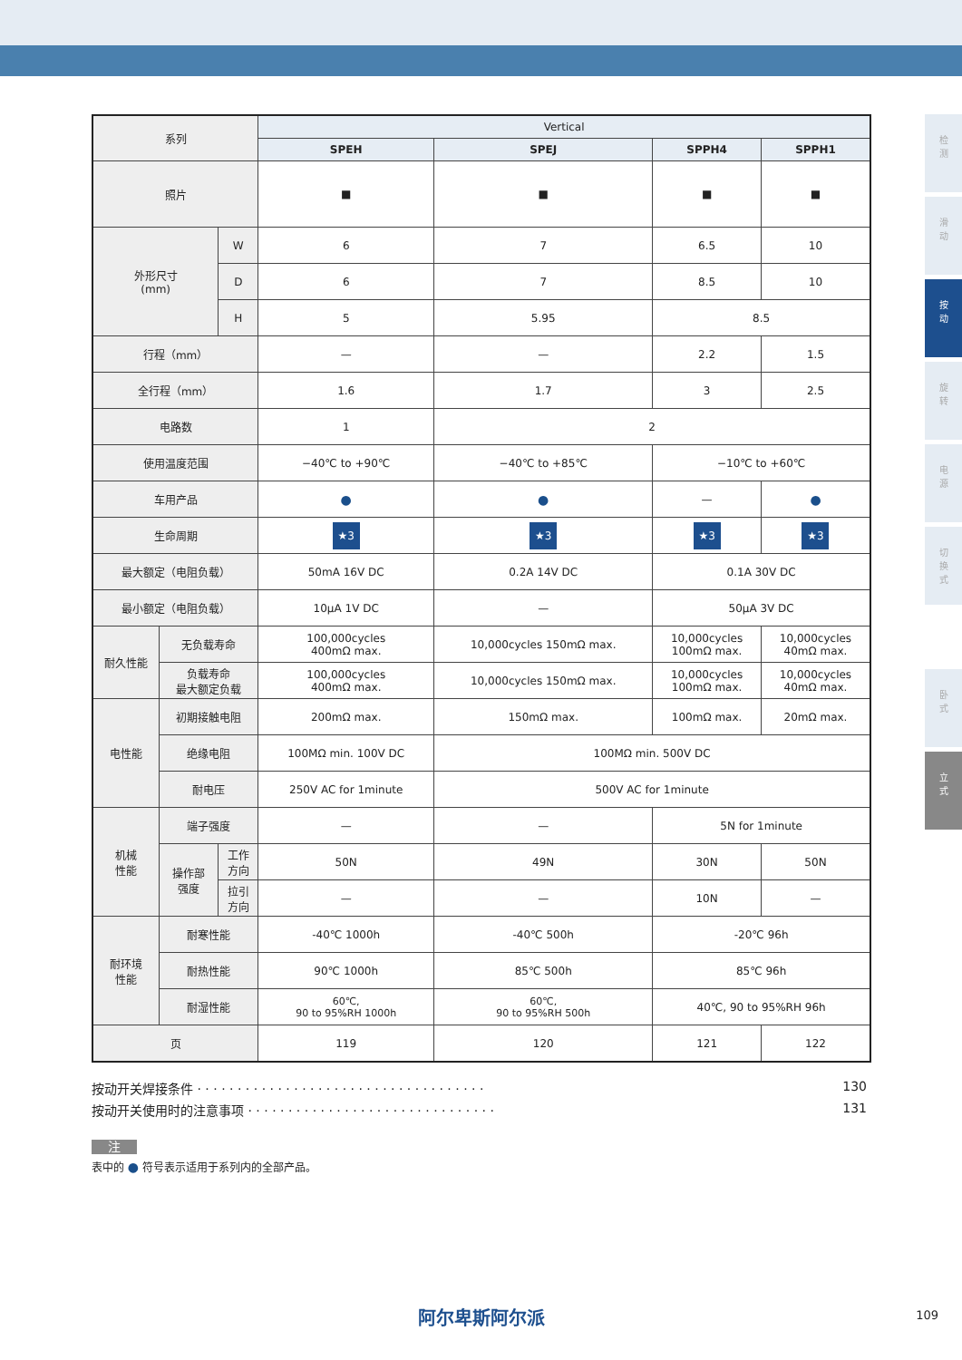检
测
滑
动
按
动
旋
转
电
源
切
换
式
卧
式
立
式
| 系列 | | | Vertical | | | |
| | | | SPEH | SPEJ | SPPH4 | SPPH1 |
| 照片 | | | ■ | ■ | ■ | ■ |
| 外形尺寸 (mm) | | W | 6 | 7 | 6.5 | 10 |
| | | D | 6 | 7 | 8.5 | 10 |
| | | H | 5 | 5.95 | 8.5 | |
| 行程（mm） | | | — | — | 2.2 | 1.5 |
| 全行程（mm） | | | 1.6 | 1.7 | 3 | 2.5 |
| 电路数 | | | 1 | 2 | | |
| 使用温度范围 | | | −40℃ to +90℃ | −40℃ to +85℃ | −10℃ to +60℃ | |
| 车用产品 | | | ● | ● | — | ● |
| 生命周期 | | | ★3 | ★3 | ★3 | ★3 |
| 最大额定（电阻负载） | | | 50mA 16V DC | 0.2A 14V DC | 0.1A 30V DC | |
| 最小额定（电阻负载） | | | 10μA 1V DC | — | 50μA 3V DC | |
| 耐久性能 | 无负载寿命 | | 100,000cycles 400mΩ max. | 10,000cycles 150mΩ max. | 10,000cycles 100mΩ max. | 10,000cycles 40mΩ max. |
| | 负载寿命 最大额定负载 | | 100,000cycles 400mΩ max. | 10,000cycles 150mΩ max. | 10,000cycles 100mΩ max. | 10,000cycles 40mΩ max. |
| 电性能 | 初期接触电阻 | | 200mΩ max. | 150mΩ max. | 100mΩ max. | 20mΩ max. |
| | 绝缘电阻 | | 100MΩ min. 100V DC | 100MΩ min. 500V DC | | |
| | 耐电压 | | 250V AC for 1minute | 500V AC for 1minute | | |
| 机械 性能 | 端子强度 | | — | — | 5N for 1minute | |
| | 操作部 强度 | 工作 方向 | 50N | 49N | 30N | 50N |
| | | 拉引 方向 | — | — | 10N | — |
| 耐环境 性能 | 耐寒性能 | | -40℃ 1000h | -40℃ 500h | -20℃ 96h | |
| | 耐热性能 | | 90℃ 1000h | 85℃ 500h | 85℃ 96h | |
| | 耐湿性能 | | 60℃, 90 to 95%RH 1000h | 60℃, 90 to 95%RH 500h | 40℃, 90 to 95%RH 96h | |
| 页 | | | 119 | 120 | 121 | 122 |
按动开关焊接条件 · · · · · · · · · · · · · · · · · · · · · · · · · · · · · · · · · · · · 130
按动开关使用时的注意事项 · · · · · · · · · · · · · · · · · · · · · · · · · · · · · · · 131
注
表中的 ● 符号表示适用于系列内的全部产品。
阿尔卑斯阿尔派 109